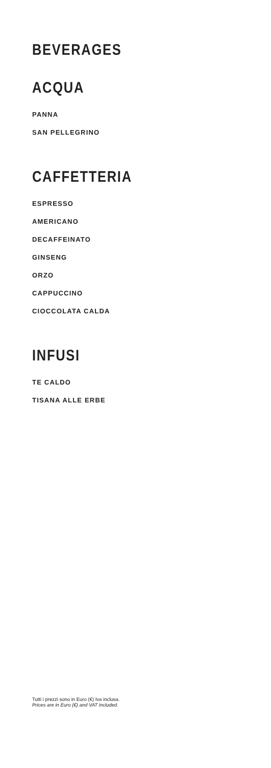BEVERAGES
ACQUA
PANNA
SAN PELLEGRINO
CAFFETTERIA
ESPRESSO
AMERICANO
DECAFFEINATO
GINSENG
ORZO
CAPPUCCINO
CIOCCOLATA CALDA
INFUSI
TE CALDO
TISANA ALLE ERBE
Tutti i prezzi sono in Euro (€) Iva inclusa.
Prices are in Euro (€) and VAT included.